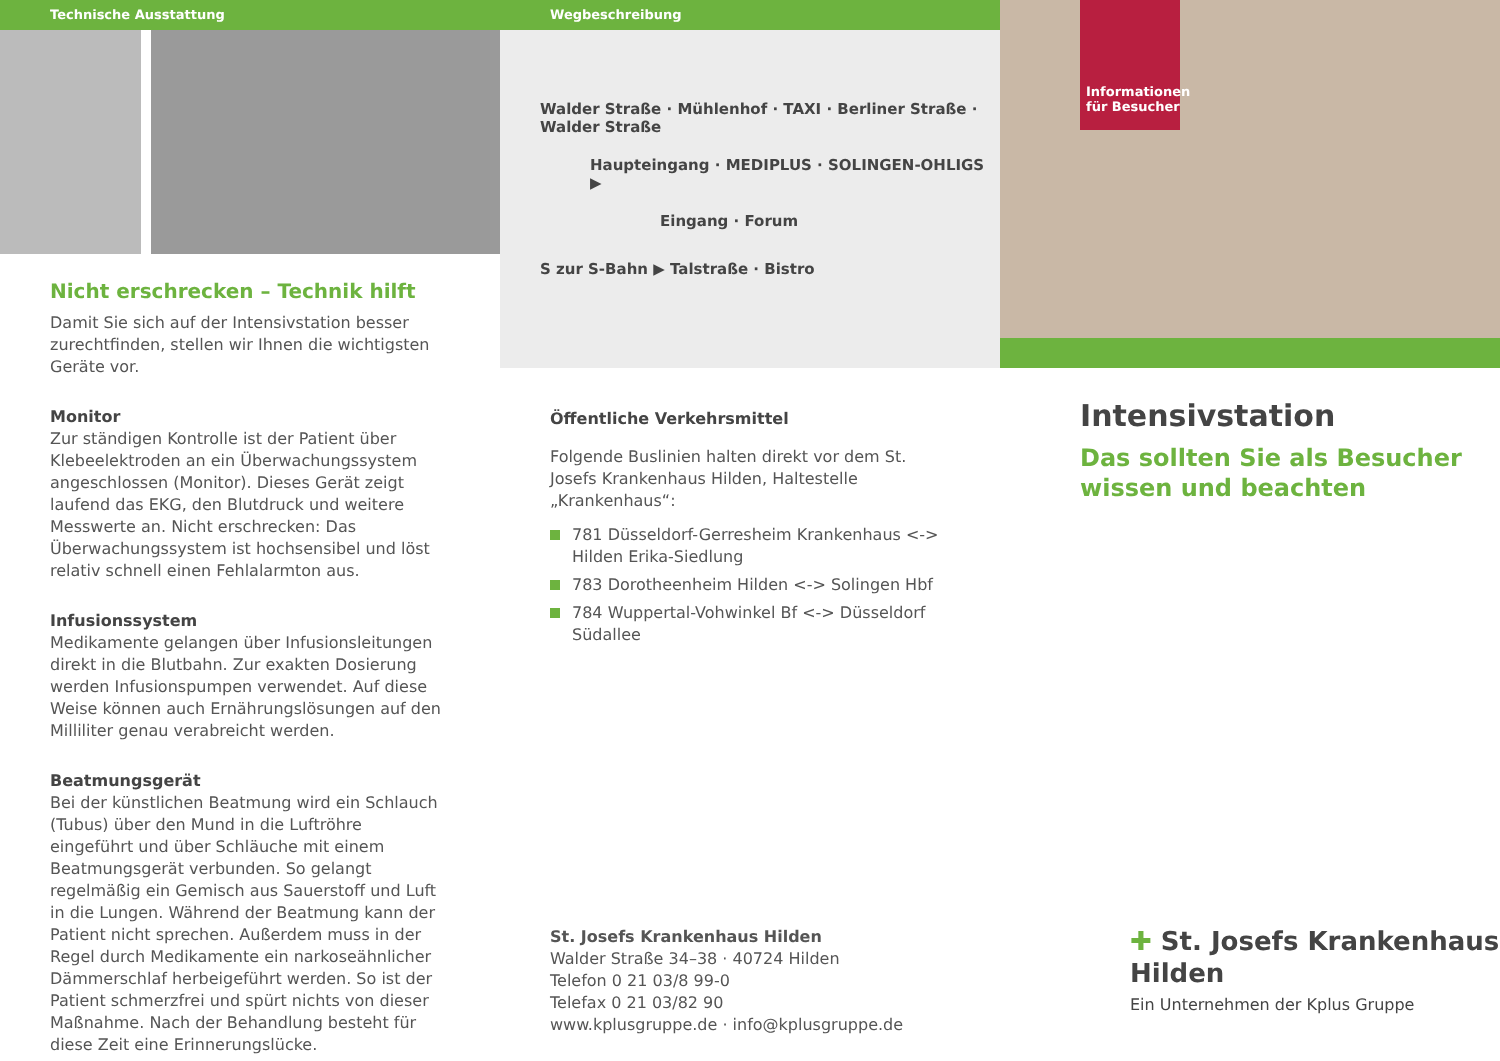Technische Ausstattung
Nicht erschrecken – Technik hilft
Damit Sie sich auf der Intensivstation besser zurecht­finden, stellen wir Ihnen die wichtigsten Geräte vor.
Monitor
Zur ständigen Kontrolle ist der Patient über Klebeelektroden an ein Überwachungssystem angeschlossen (Monitor). Dieses Gerät zeigt laufend das EKG, den Blutdruck und weitere Messwerte an. Nicht erschrecken: Das Überwachungssystem ist hochsensibel und löst relativ schnell einen Fehl­alarmton aus.
Infusionssystem
Medikamente gelangen über Infusionsleitungen direkt in die Blutbahn. Zur exakten Dosierung werden Infusionspumpen verwendet. Auf diese Weise können auch Ernährungslösungen auf den Milliliter genau verabreicht werden.
Beatmungsgerät
Bei der künstlichen Beatmung wird ein Schlauch (Tubus) über den Mund in die Luftröhre eingeführt und über Schläuche mit einem Beatmungsgerät verbunden. So gelangt regelmäßig ein Gemisch aus Sauerstoff und Luft in die Lungen. Während der Beatmung kann der Patient nicht sprechen. Außerdem muss in der Regel durch Medikamente ein narkose­ähnlicher Dämmerschlaf herbeigeführt werden. So ist der Patient schmerzfrei und spürt nichts von dieser Maßnahme. Nach der Behandlung besteht für diese Zeit eine Erinnerungslücke.
Wegbeschreibung
Walder Straße · Mühlenhof · TAXI · Berliner Straße · Walder Straße
Haupteingang · MEDIPLUS · SOLINGEN-OHLIGS ▶
Eingang · Forum
S zur S-Bahn ▶ Talstraße · Bistro
Öffentliche Verkehrsmittel
Folgende Buslinien halten direkt vor dem St. Josefs Krankenhaus Hilden, Haltestelle „Krankenhaus“:
781 Düsseldorf-Gerresheim Krankenhaus <-> Hilden Erika-Siedlung
783 Dorotheenheim Hilden <-> Solingen Hbf
784 Wuppertal-Vohwinkel Bf <-> Düsseldorf Südallee
St. Josefs Krankenhaus Hilden
Walder Straße 34–38 · 40724 Hilden
Telefon 0 21 03/8 99-0
Telefax 0 21 03/82 90
www.kplusgruppe.de · info@kplusgruppe.de
Informationen für Besucher
Intensivstation
Das sollten Sie als Besucher wissen und beachten
✚ St. Josefs Krankenhaus
Hilden
Ein Unternehmen der Kplus Gruppe